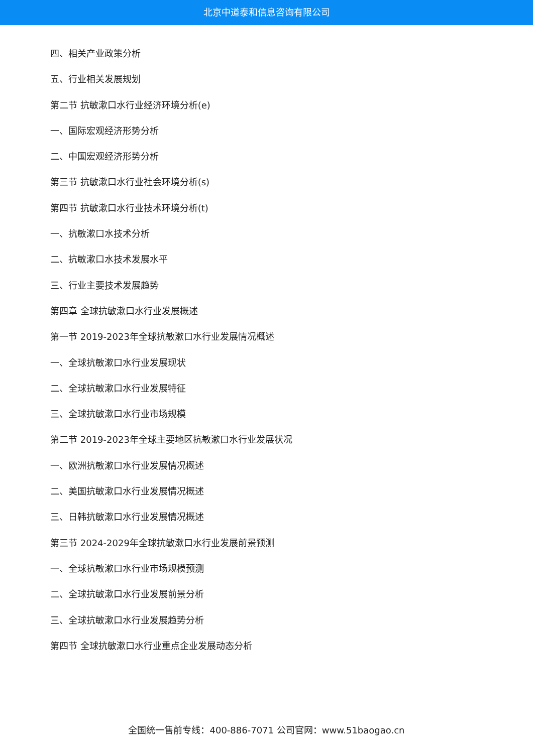北京中道泰和信息咨询有限公司
四、相关产业政策分析
五、行业相关发展规划
第二节 抗敏漱口水行业经济环境分析(e)
一、国际宏观经济形势分析
二、中国宏观经济形势分析
第三节 抗敏漱口水行业社会环境分析(s)
第四节 抗敏漱口水行业技术环境分析(t)
一、抗敏漱口水技术分析
二、抗敏漱口水技术发展水平
三、行业主要技术发展趋势
第四章 全球抗敏漱口水行业发展概述
第一节 2019-2023年全球抗敏漱口水行业发展情况概述
一、全球抗敏漱口水行业发展现状
二、全球抗敏漱口水行业发展特征
三、全球抗敏漱口水行业市场规模
第二节 2019-2023年全球主要地区抗敏漱口水行业发展状况
一、欧洲抗敏漱口水行业发展情况概述
二、美国抗敏漱口水行业发展情况概述
三、日韩抗敏漱口水行业发展情况概述
第三节 2024-2029年全球抗敏漱口水行业发展前景预测
一、全球抗敏漱口水行业市场规模预测
二、全球抗敏漱口水行业发展前景分析
三、全球抗敏漱口水行业发展趋势分析
第四节 全球抗敏漱口水行业重点企业发展动态分析
全国统一售前专线：400-886-7071 公司官网：www.51baogao.cn